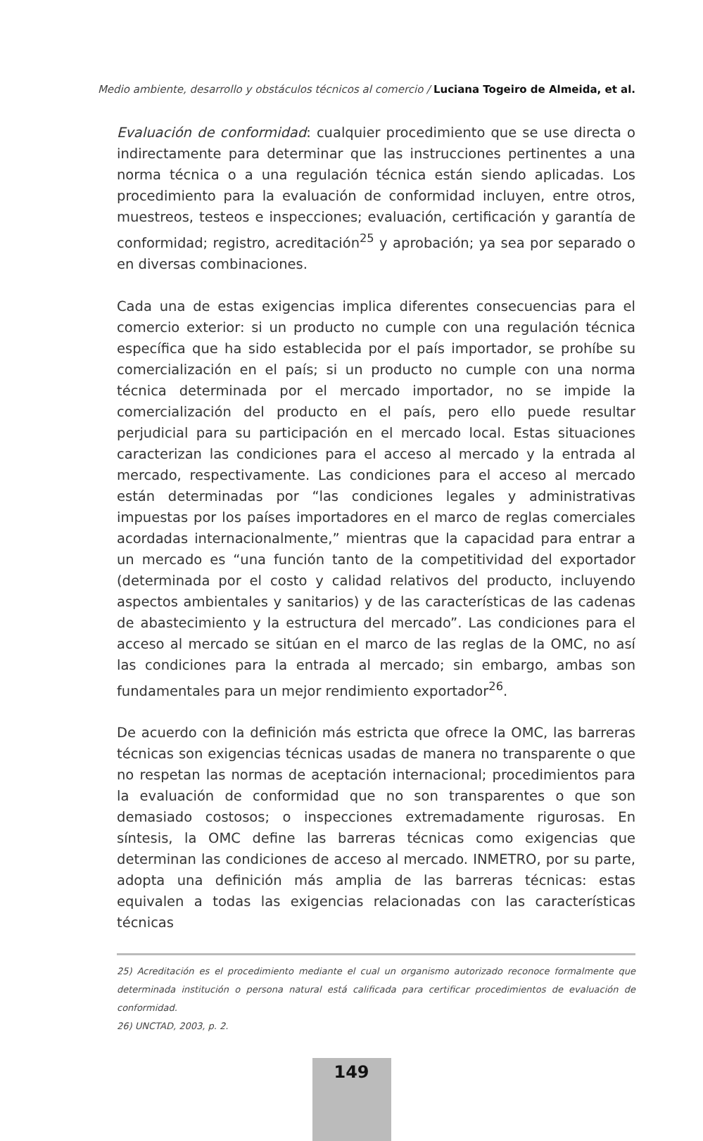Medio ambiente, desarrollo y obstáculos técnicos al comercio / Luciana Togeiro de Almeida, et al.
Evaluación de conformidad: cualquier procedimiento que se use directa o indirectamente para determinar que las instrucciones pertinentes a una norma técnica o a una regulación técnica están siendo aplicadas. Los procedimiento para la evaluación de conformidad incluyen, entre otros, muestreos, testeos e inspecciones; evaluación, certificación y garantía de conformidad; registro, acreditación<sup>25</sup> y aprobación; ya sea por separado o en diversas combinaciones.
Cada una de estas exigencias implica diferentes consecuencias para el comercio exterior: si un producto no cumple con una regulación técnica específica que ha sido establecida por el país importador, se prohíbe su comercialización en el país; si un producto no cumple con una norma técnica determinada por el mercado importador, no se impide la comercialización del producto en el país, pero ello puede resultar perjudicial para su participación en el mercado local. Estas situaciones caracterizan las condiciones para el acceso al mercado y la entrada al mercado, respectivamente. Las condiciones para el acceso al mercado están determinadas por “las condiciones legales y administrativas impuestas por los países importadores en el marco de reglas comerciales acordadas internacionalmente,” mientras que la capacidad para entrar a un mercado es “una función tanto de la competitividad del exportador (determinada por el costo y calidad relativos del producto, incluyendo aspectos ambientales y sanitarios) y de las características de las cadenas de abastecimiento y la estructura del mercado”. Las condiciones para el acceso al mercado se sitúan en el marco de las reglas de la OMC, no así las condiciones para la entrada al mercado; sin embargo, ambas son fundamentales para un mejor rendimiento exportador<sup>26</sup>.
De acuerdo con la definición más estricta que ofrece la OMC, las barreras técnicas son exigencias técnicas usadas de manera no transparente o que no respetan las normas de aceptación internacional; procedimientos para la evaluación de conformidad que no son transparentes o que son demasiado costosos; o inspecciones extremadamente rigurosas. En síntesis, la OMC define las barreras técnicas como exigencias que determinan las condiciones de acceso al mercado. INMETRO, por su parte, adopta una definición más amplia de las barreras técnicas: estas equivalen a todas las exigencias relacionadas con las características técnicas
25) Acreditación es el procedimiento mediante el cual un organismo autorizado reconoce formalmente que determinada institución o persona natural está calificada para certificar procedimientos de evaluación de conformidad.
26) UNCTAD, 2003, p. 2.
149